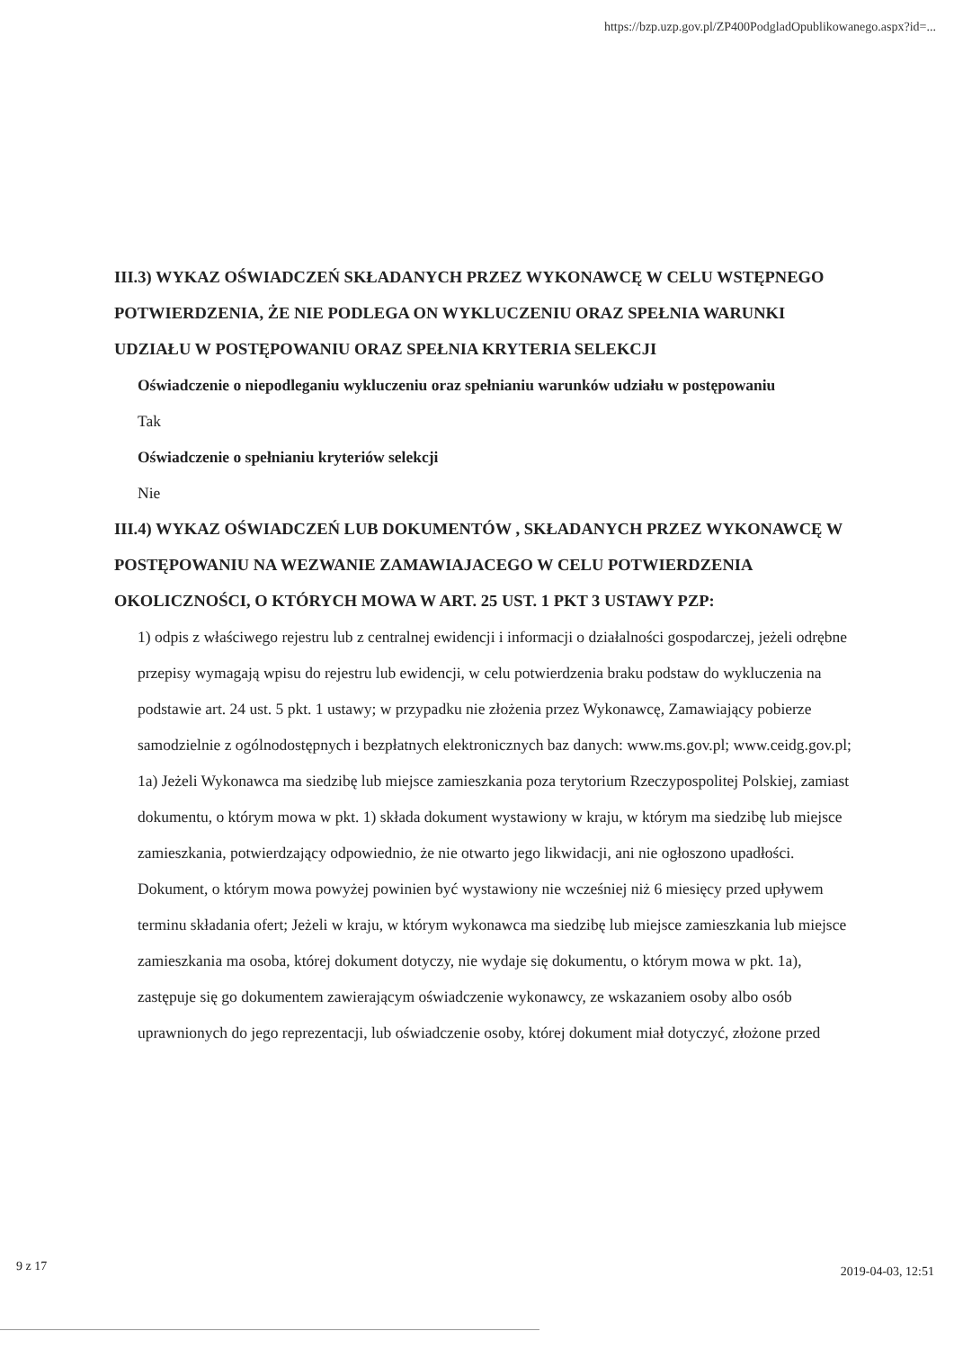https://bzp.uzp.gov.pl/ZP400PodgladOpublikowanego.aspx?id=...
III.3) WYKAZ OŚWIADCZEŃ SKŁADANYCH PRZEZ WYKONAWCĘ W CELU WSTĘPNEGO POTWIERDZENIA, ŻE NIE PODLEGA ON WYKLUCZENIU ORAZ SPEŁNIA WARUNKI UDZIAŁU W POSTĘPOWANIU ORAZ SPEŁNIA KRYTERIA SELEKCJI
Oświadczenie o niepodleganiu wykluczeniu oraz spełnianiu warunków udziału w postępowaniu
Tak
Oświadczenie o spełnianiu kryteriów selekcji
Nie
III.4) WYKAZ OŚWIADCZEŃ LUB DOKUMENTÓW , SKŁADANYCH PRZEZ WYKONAWCĘ W POSTĘPOWANIU NA WEZWANIE ZAMAWIAJACEGO W CELU POTWIERDZENIA OKOLICZNOŚCI, O KTÓRYCH MOWA W ART. 25 UST. 1 PKT 3 USTAWY PZP:
1) odpis z właściwego rejestru lub z centralnej ewidencji i informacji o działalności gospodarczej, jeżeli odrębne przepisy wymagają wpisu do rejestru lub ewidencji, w celu potwierdzenia braku podstaw do wykluczenia na podstawie art. 24 ust. 5 pkt. 1 ustawy; w przypadku nie złożenia przez Wykonawcę, Zamawiający pobierze samodzielnie z ogólnodostępnych i bezpłatnych elektronicznych baz danych: www.ms.gov.pl; www.ceidg.gov.pl; 1a) Jeżeli Wykonawca ma siedzibę lub miejsce zamieszkania poza terytorium Rzeczypospolitej Polskiej, zamiast dokumentu, o którym mowa w pkt. 1) składa dokument wystawiony w kraju, w którym ma siedzibę lub miejsce zamieszkania, potwierdzający odpowiednio, że nie otwarto jego likwidacji, ani nie ogłoszono upadłości. Dokument, o którym mowa powyżej powinien być wystawiony nie wcześniej niż 6 miesięcy przed upływem terminu składania ofert; Jeżeli w kraju, w którym wykonawca ma siedzibę lub miejsce zamieszkania lub miejsce zamieszkania ma osoba, której dokument dotyczy, nie wydaje się dokumentu, o którym mowa w pkt. 1a), zastępuje się go dokumentem zawierającym oświadczenie wykonawcy, ze wskazaniem osoby albo osób uprawnionych do jego reprezentacji, lub oświadczenie osoby, której dokument miał dotyczyć, złożone przed
9 z 17 2019-04-03, 12:51